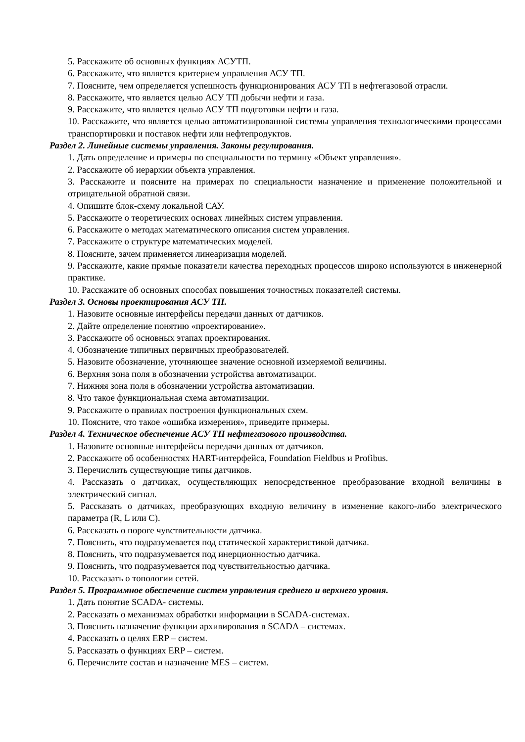5. Расскажите об основных функциях АСУТП.
6. Расскажите, что является критерием управления АСУ ТП.
7. Поясните, чем определяется успешность функционирования АСУ ТП в нефтегазовой отрасли.
8. Расскажите, что является целью АСУ ТП добычи нефти и газа.
9. Расскажите, что является целью АСУ ТП подготовки нефти и газа.
10. Расскажите, что является целью автоматизированной системы управления технологическими процессами транспортировки и поставок нефти или нефтепродуктов.
Раздел 2. Линейные системы управления. Законы регулирования.
1. Дать определение и примеры по специальности по термину «Объект управления».
2. Расскажите об иерархии объекта управления.
3. Расскажите и поясните на примерах по специальности назначение и применение положительной и отрицательной обратной связи.
4. Опишите блок-схему локальной САУ.
5. Расскажите о теоретических основах линейных систем управления.
6. Расскажите о методах математического описания систем управления.
7. Расскажите о структуре математических моделей.
8. Поясните, зачем применяется линеаризация моделей.
9. Расскажите, какие прямые показатели качества переходных процессов широко используются в инженерной практике.
10. Расскажите об основных способах повышения точностных показателей системы.
Раздел 3. Основы проектирования АСУ ТП.
1. Назовите основные интерфейсы передачи данных от датчиков.
2. Дайте определение понятию «проектирование».
3. Расскажите об основных этапах проектирования.
4. Обозначение типичных первичных преобразователей.
5. Назовите обозначение, уточняющее значение основной измеряемой величины.
6. Верхняя зона поля в обозначении устройства автоматизации.
7. Нижняя зона поля в обозначении устройства автоматизации.
8. Что такое функциональная схема автоматизации.
9. Расскажите о правилах построения функциональных схем.
10. Поясните, что такое «ошибка измерения», приведите примеры.
Раздел 4. Техническое обеспечение АСУ ТП нефтегазового производства.
1. Назовите основные интерфейсы передачи данных от датчиков.
2. Расскажите об особенностях HART-интерфейса, Foundation Fieldbus и Profibus.
3. Перечислить существующие типы датчиков.
4. Рассказать о датчиках, осуществляющих непосредственное преобразование входной величины в электрический сигнал.
5. Рассказать о датчиках, преобразующих входную величину в изменение какого-либо электрического параметра (R, L или C).
6. Рассказать о пороге чувствительности датчика.
7. Пояснить, что подразумевается под статической характеристикой датчика.
8. Пояснить, что подразумевается под инерционностью датчика.
9. Пояснить, что подразумевается под чувствительностью датчика.
10. Рассказать о топологии сетей.
Раздел 5. Программное обеспечение систем управления среднего и верхнего уровня.
1. Дать понятие SCADA- системы.
2. Рассказать о механизмах обработки информации в SCADA-системах.
3. Пояснить назначение функции архивирования в SCADA – системах.
4. Рассказать о целях ERP – систем.
5. Рассказать о функциях ERP – систем.
6. Перечислите состав и назначение MES – систем.